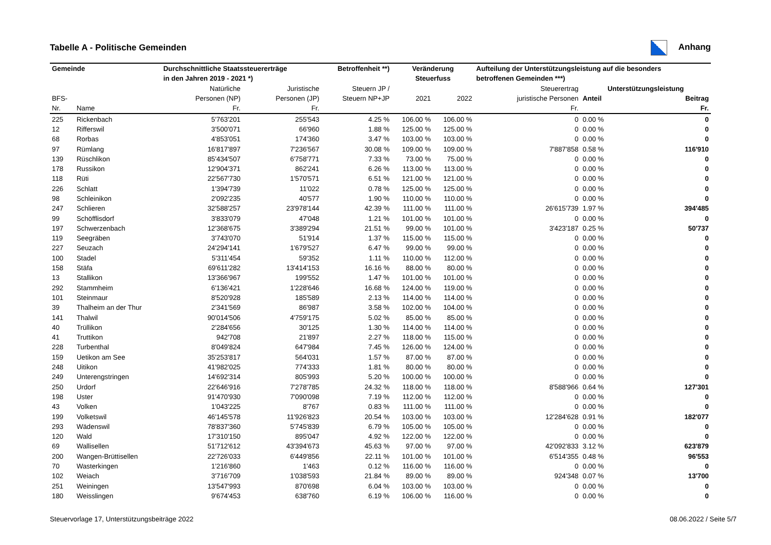Tabelle A - Politische Gemeinden Anhang
| Gemeinde | | Durchschnittliche Staatssteuererträge | | Betroffenheit **) | Veränderung | | Aufteilung der Unterstützungsleistung auf die besonders | | |
| --- | --- | --- | --- | --- | --- | --- | --- | --- | --- |
| | | in den Jahren 2019 - 2021 *) | | | Steuerfuss | | betroffenen Gemeinden ***) | | |
| | | Natürliche | Juristische | Steuern JP / | | | Steuerertrag | Unterstützungsleistung | |
| BFS- | | Personen (NP) | Personen (JP) | Steuern NP+JP | 2021 | 2022 | juristische Personen | Anteil | Beitrag |
| Nr. | Name | Fr. | Fr. | | | | Fr. | | Fr. |
| 225 | Rickenbach | 5'763'201 | 255'543 | 4.25 % | 106.00 % | 106.00 % | 0 | 0.00 % | 0 |
| 12 | Rifferswil | 3'500'071 | 66'960 | 1.88 % | 125.00 % | 125.00 % | 0 | 0.00 % | 0 |
| 68 | Rorbas | 4'853'051 | 174'360 | 3.47 % | 103.00 % | 103.00 % | 0 | 0.00 % | 0 |
| 97 | Rümlang | 16'817'897 | 7'236'567 | 30.08 % | 109.00 % | 109.00 % | 7'887'858 | 0.58 % | 116'910 |
| 139 | Rüschlikon | 85'434'507 | 6'758'771 | 7.33 % | 73.00 % | 75.00 % | 0 | 0.00 % | 0 |
| 178 | Russikon | 12'904'371 | 862'241 | 6.26 % | 113.00 % | 113.00 % | 0 | 0.00 % | 0 |
| 118 | Rüti | 22'567'730 | 1'570'571 | 6.51 % | 121.00 % | 121.00 % | 0 | 0.00 % | 0 |
| 226 | Schlatt | 1'394'739 | 11'022 | 0.78 % | 125.00 % | 125.00 % | 0 | 0.00 % | 0 |
| 98 | Schleinikon | 2'092'235 | 40'577 | 1.90 % | 110.00 % | 110.00 % | 0 | 0.00 % | 0 |
| 247 | Schlieren | 32'588'257 | 23'978'144 | 42.39 % | 111.00 % | 111.00 % | 26'615'739 | 1.97 % | 394'485 |
| 99 | Schöfflisdorf | 3'833'079 | 47'048 | 1.21 % | 101.00 % | 101.00 % | 0 | 0.00 % | 0 |
| 197 | Schwerzenbach | 12'368'675 | 3'389'294 | 21.51 % | 99.00 % | 101.00 % | 3'423'187 | 0.25 % | 50'737 |
| 119 | Seegräben | 3'743'070 | 51'914 | 1.37 % | 115.00 % | 115.00 % | 0 | 0.00 % | 0 |
| 227 | Seuzach | 24'294'141 | 1'679'527 | 6.47 % | 99.00 % | 99.00 % | 0 | 0.00 % | 0 |
| 100 | Stadel | 5'311'454 | 59'352 | 1.11 % | 110.00 % | 112.00 % | 0 | 0.00 % | 0 |
| 158 | Stäfa | 69'611'282 | 13'414'153 | 16.16 % | 88.00 % | 80.00 % | 0 | 0.00 % | 0 |
| 13 | Stallikon | 13'366'967 | 199'552 | 1.47 % | 101.00 % | 101.00 % | 0 | 0.00 % | 0 |
| 292 | Stammheim | 6'136'421 | 1'228'646 | 16.68 % | 124.00 % | 119.00 % | 0 | 0.00 % | 0 |
| 101 | Steinmaur | 8'520'928 | 185'589 | 2.13 % | 114.00 % | 114.00 % | 0 | 0.00 % | 0 |
| 39 | Thalheim an der Thur | 2'341'569 | 86'987 | 3.58 % | 102.00 % | 104.00 % | 0 | 0.00 % | 0 |
| 141 | Thalwil | 90'014'506 | 4'759'175 | 5.02 % | 85.00 % | 85.00 % | 0 | 0.00 % | 0 |
| 40 | Trüllikon | 2'284'656 | 30'125 | 1.30 % | 114.00 % | 114.00 % | 0 | 0.00 % | 0 |
| 41 | Truttikon | 942'708 | 21'897 | 2.27 % | 118.00 % | 115.00 % | 0 | 0.00 % | 0 |
| 228 | Turbenthal | 8'049'824 | 647'984 | 7.45 % | 126.00 % | 124.00 % | 0 | 0.00 % | 0 |
| 159 | Uetikon am See | 35'253'817 | 564'031 | 1.57 % | 87.00 % | 87.00 % | 0 | 0.00 % | 0 |
| 248 | Uitikon | 41'982'025 | 774'333 | 1.81 % | 80.00 % | 80.00 % | 0 | 0.00 % | 0 |
| 249 | Unterengstringen | 14'692'314 | 805'993 | 5.20 % | 100.00 % | 100.00 % | 0 | 0.00 % | 0 |
| 250 | Urdorf | 22'646'916 | 7'278'785 | 24.32 % | 118.00 % | 118.00 % | 8'588'966 | 0.64 % | 127'301 |
| 198 | Uster | 91'470'930 | 7'090'098 | 7.19 % | 112.00 % | 112.00 % | 0 | 0.00 % | 0 |
| 43 | Volken | 1'043'225 | 8'767 | 0.83 % | 111.00 % | 111.00 % | 0 | 0.00 % | 0 |
| 199 | Volketswil | 46'145'578 | 11'926'823 | 20.54 % | 103.00 % | 103.00 % | 12'284'628 | 0.91 % | 182'077 |
| 293 | Wädenswil | 78'837'360 | 5'745'839 | 6.79 % | 105.00 % | 105.00 % | 0 | 0.00 % | 0 |
| 120 | Wald | 17'310'150 | 895'047 | 4.92 % | 122.00 % | 122.00 % | 0 | 0.00 % | 0 |
| 69 | Wallisellen | 51'712'612 | 43'394'673 | 45.63 % | 97.00 % | 97.00 % | 42'092'833 | 3.12 % | 623'879 |
| 200 | Wangen-Brüttisellen | 22'726'033 | 6'449'856 | 22.11 % | 101.00 % | 101.00 % | 6'514'355 | 0.48 % | 96'553 |
| 70 | Wasterkingen | 1'216'860 | 1'463 | 0.12 % | 116.00 % | 116.00 % | 0 | 0.00 % | 0 |
| 102 | Weiach | 3'716'709 | 1'038'593 | 21.84 % | 89.00 % | 89.00 % | 924'348 | 0.07 % | 13'700 |
| 251 | Weiningen | 13'547'993 | 870'698 | 6.04 % | 103.00 % | 103.00 % | 0 | 0.00 % | 0 |
| 180 | Weisslingen | 9'674'453 | 638'760 | 6.19 % | 106.00 % | 116.00 % | 0 | 0.00 % | 0 |
Steuervorlage 17, Unterstützungsbeiträge 2022 08.06.2022 / Seite 5/7